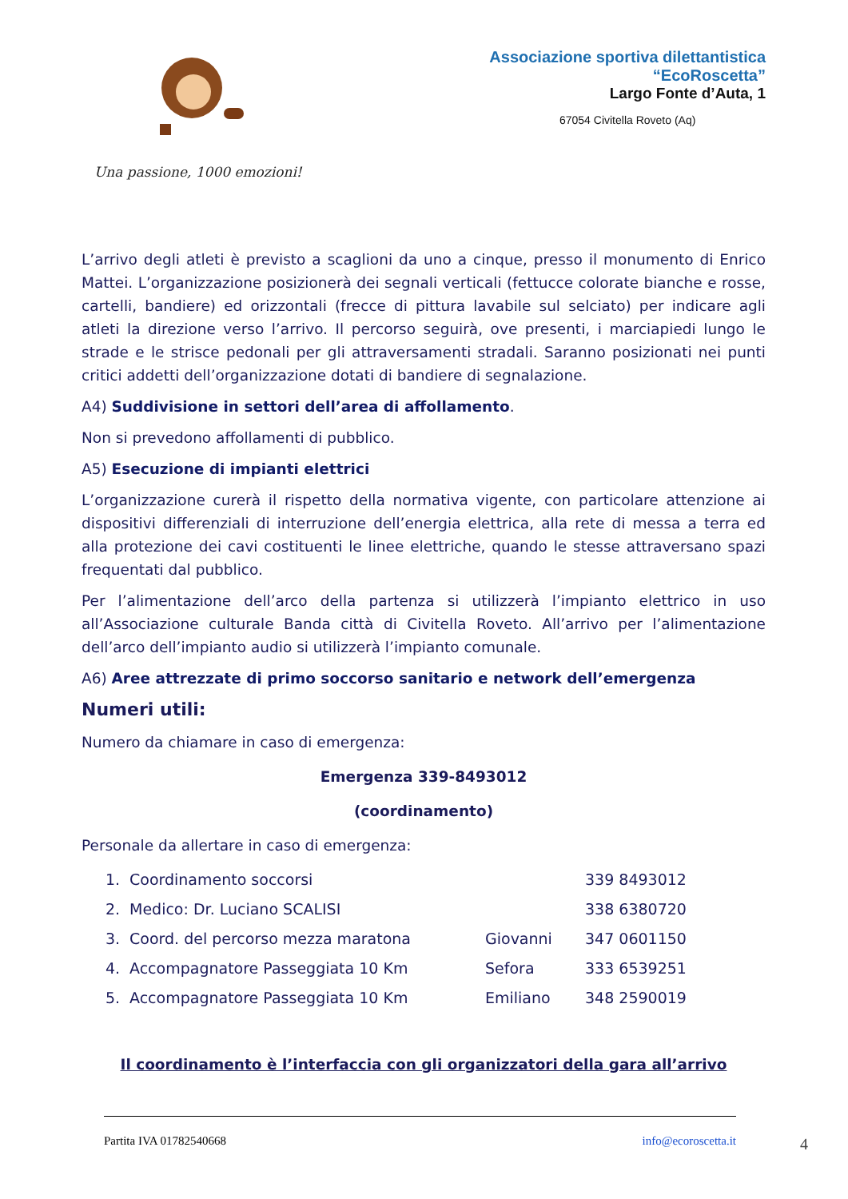Associazione sportiva dilettantistica
“EcoRoscetta”
Largo Fonte d’Auta, 1
67054 Civitella Roveto (Aq)
Una passione, 1000 emozioni!
L’arrivo degli atleti è previsto a scaglioni da uno a cinque, presso il monumento di Enrico Mattei. L’organizzazione posizionerà dei segnali verticali (fettucce colorate bianche e rosse, cartelli, bandiere) ed orizzontali (frecce di pittura lavabile sul selciato) per indicare agli atleti la direzione verso l’arrivo. Il percorso seguirà, ove presenti, i marciapiedi lungo le strade e le strisce pedonali per gli attraversamenti stradali. Saranno posizionati nei punti critici addetti dell’organizzazione dotati di bandiere di segnalazione.
A4) Suddivisione in settori dell’area di affollamento.
Non si prevedono affollamenti di pubblico.
A5) Esecuzione di impianti elettrici
L’organizzazione curerà il rispetto della normativa vigente, con particolare attenzione ai dispositivi differenziali di interruzione dell’energia elettrica, alla rete di messa a terra ed alla protezione dei cavi costituenti le linee elettriche, quando le stesse attraversano spazi frequentati dal pubblico.
Per l’alimentazione dell’arco della partenza si utilizzerà l’impianto elettrico in uso all’Associazione culturale Banda città di Civitella Roveto. All’arrivo per l’alimentazione dell’arco dell’impianto audio si utilizzerà l’impianto comunale.
A6) Aree attrezzate di primo soccorso sanitario e network dell’emergenza
Numeri utili:
Numero da chiamare in caso di emergenza:
Emergenza 339-8493012
(coordinamento)
Personale da allertare in caso di emergenza:
| 1. | Coordinamento soccorsi | | 339 8493012 |
| 2. | Medico: Dr. Luciano SCALISI | | 338 6380720 |
| 3. | Coord. del percorso mezza maratona | Giovanni | 347 0601150 |
| 4. | Accompagnatore Passeggiata 10 Km | Sefora | 333 6539251 |
| 5. | Accompagnatore Passeggiata 10 Km | Emiliano | 348 2590019 |
Il coordinamento è l’interfaccia con gli organizzatori della gara all’arrivo
Partita IVA 01782540668 info@ecoroscetta.it
4